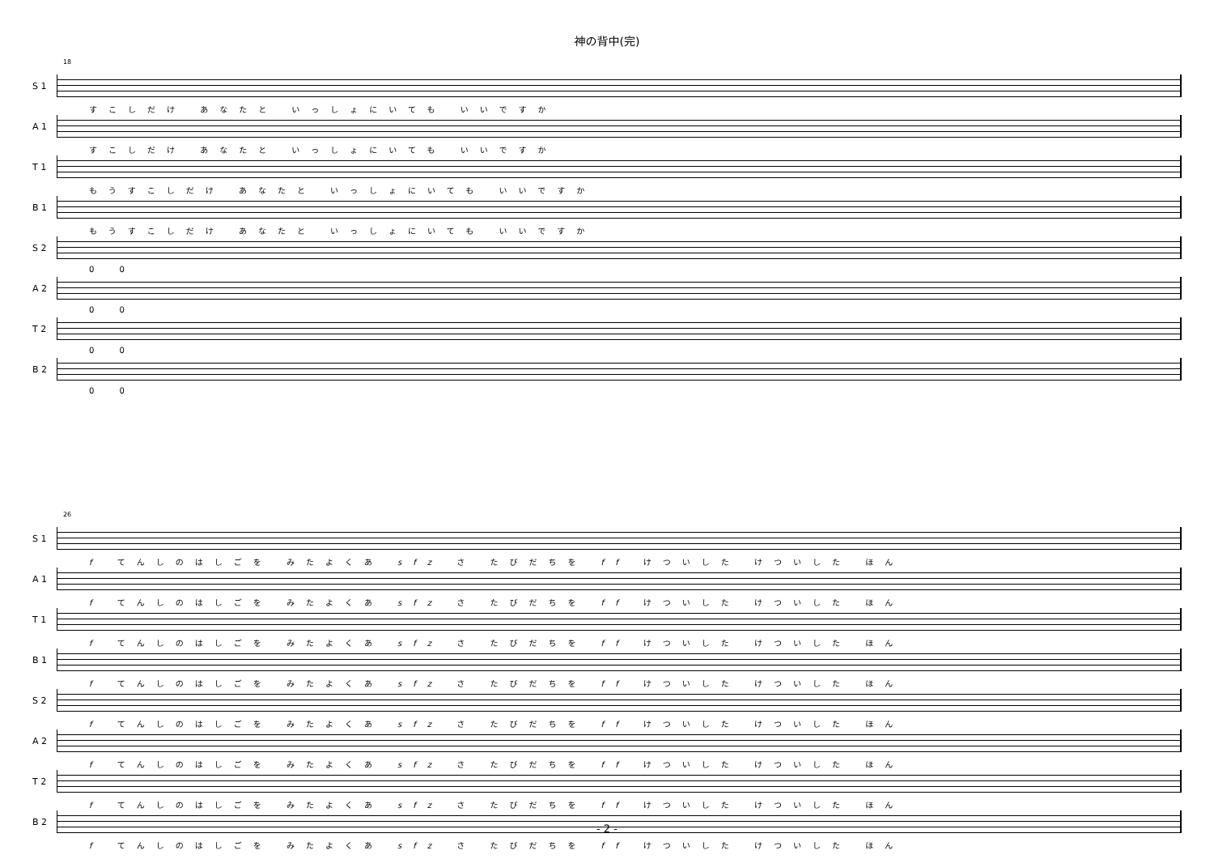神の背中(完)
18
S 1
すこしだけ あなたと いっしょにいても いいですか
A 1
すこしだけ あなたと いっしょにいても いいですか
T 1
もうすこしだけ あなたと いっしょにいても いいですか
B 1
もうすこしだけ あなたと いっしょにいても いいですか
S 2
0 0
A 2
0 0
T 2
0 0
B 2
0 0
26
S 1
f てんしのはしごを みたよくあ sfz さ たびだちを ff けついした けついした ほん
A 1
f てんしのはしごを みたよくあ sfz さ たびだちを ff けついした けついした ほん
T 1
f てんしのはしごを みたよくあ sfz さ たびだちを ff けついした けついした ほん
B 1
f てんしのはしごを みたよくあ sfz さ たびだちを ff けついした けついした ほん
S 2
f てんしのはしごを みたよくあ sfz さ たびだちを ff けついした けついした ほん
A 2
f てんしのはしごを みたよくあ sfz さ たびだちを ff けついした けついした ほん
T 2
f てんしのはしごを みたよくあ sfz さ たびだちを ff けついした けついした ほん
B 2
f てんしのはしごを みたよくあ sfz さ たびだちを ff けついした けついした ほん
- 2 -